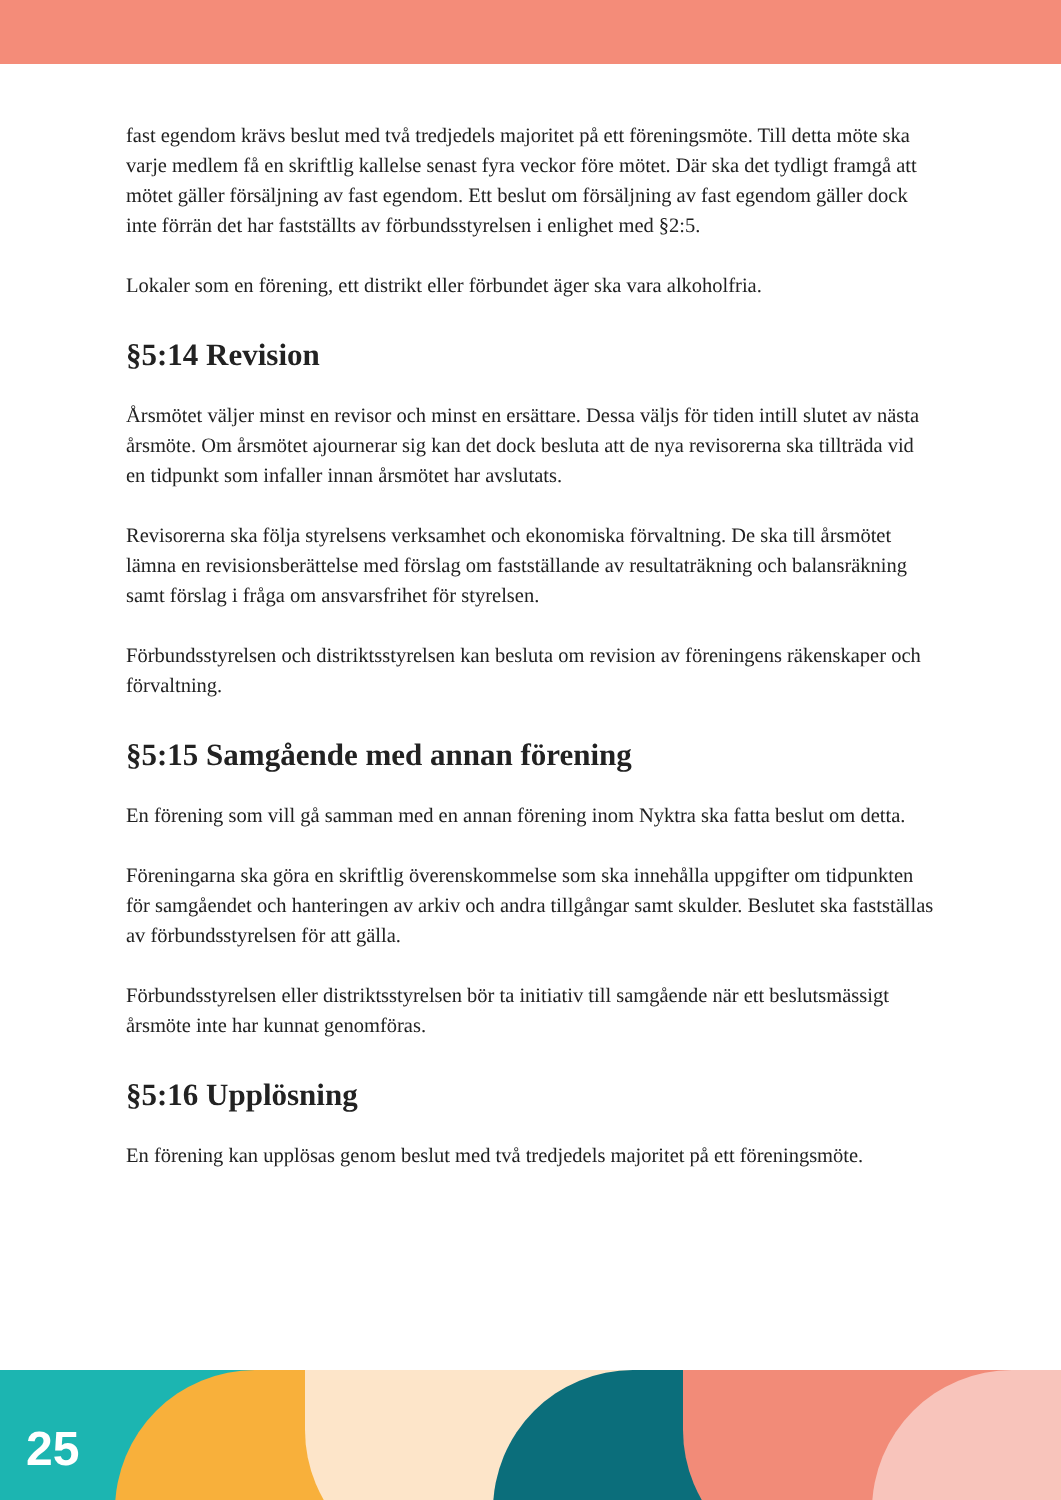fast egendom krävs beslut med två tredjedels majoritet på ett föreningsmöte. Till detta möte ska varje medlem få en skriftlig kallelse senast fyra veckor före mötet. Där ska det tydligt framgå att mötet gäller försäljning av fast egendom. Ett beslut om försäljning av fast egendom gäller dock inte förrän det har fastställts av förbundsstyrelsen i enlighet med §2:5.
Lokaler som en förening, ett distrikt eller förbundet äger ska vara alkoholfria.
§5:14 Revision
Årsmötet väljer minst en revisor och minst en ersättare. Dessa väljs för tiden intill slutet av nästa årsmöte. Om årsmötet ajournerar sig kan det dock besluta att de nya revisorerna ska tillträda vid en tidpunkt som infaller innan årsmötet har avslutats.
Revisorerna ska följa styrelsens verksamhet och ekonomiska förvaltning. De ska till årsmötet lämna en revisionsberättelse med förslag om fastställande av resultaträkning och balansräkning samt förslag i fråga om ansvarsfrihet för styrelsen.
Förbundsstyrelsen och distriktsstyrelsen kan besluta om revision av föreningens räkenskaper och förvaltning.
§5:15 Samgående med annan förening
En förening som vill gå samman med en annan förening inom Nyktra ska fatta beslut om detta.
Föreningarna ska göra en skriftlig överenskommelse som ska innehålla uppgifter om tidpunkten för samgåendet och hanteringen av arkiv och andra tillgångar samt skulder. Beslutet ska fastställas av förbundsstyrelsen för att gälla.
Förbundsstyrelsen eller distriktsstyrelsen bör ta initiativ till samgående när ett beslutsmässigt årsmöte inte har kunnat genomföras.
§5:16 Upplösning
En förening kan upplösas genom beslut med två tredjedels majoritet på ett föreningsmöte.
25